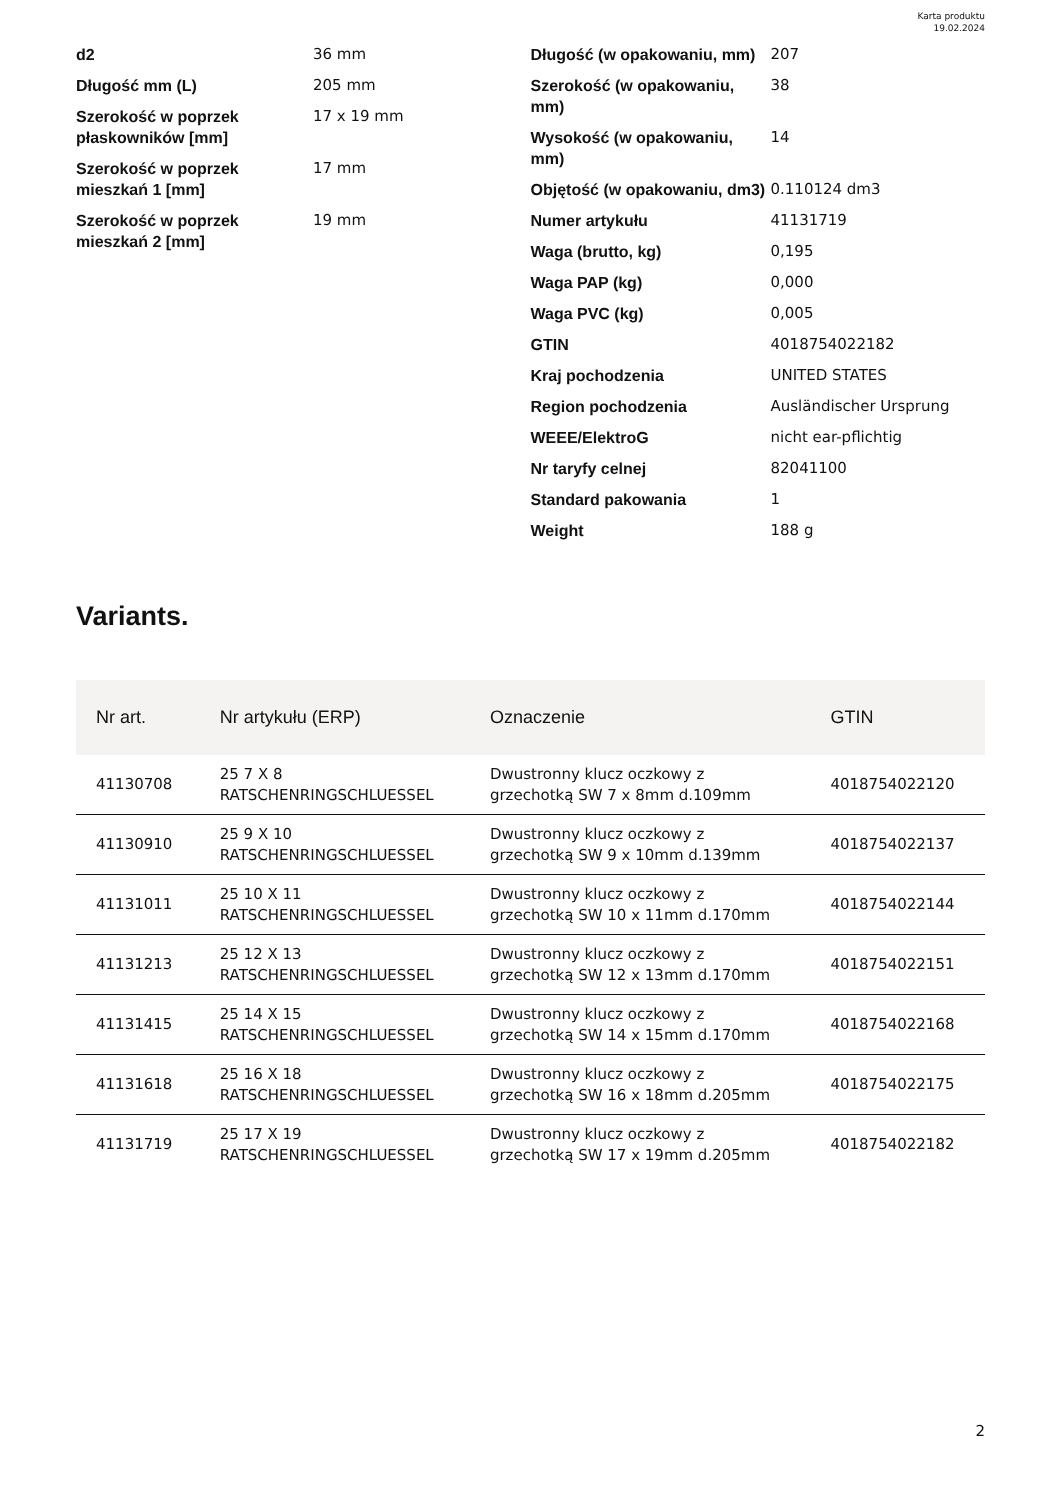Karta produktu
19.02.2024
| d2 | 36 mm |
| Długość mm (L) | 205 mm |
| Szerokość w poprzek płaskowników [mm] | 17 x 19 mm |
| Szerokość w poprzek mieszkań 1 [mm] | 17 mm |
| Szerokość w poprzek mieszkań 2 [mm] | 19 mm |
| Długość (w opakowaniu, mm) | 207 |
| Szerokość (w opakowaniu, mm) | 38 |
| Wysokość (w opakowaniu, mm) | 14 |
| Objętość (w opakowaniu, dm3) | 0.110124 dm3 |
| Numer artykułu | 41131719 |
| Waga (brutto, kg) | 0,195 |
| Waga PAP (kg) | 0,000 |
| Waga PVC (kg) | 0,005 |
| GTIN | 4018754022182 |
| Kraj pochodzenia | UNITED STATES |
| Region pochodzenia | Ausländischer Ursprung |
| WEEE/ElektroG | nicht ear-pflichtig |
| Nr taryfy celnej | 82041100 |
| Standard pakowania | 1 |
| Weight | 188 g |
Variants.
| Nr art. | Nr artykułu (ERP) | Oznaczenie | GTIN |
| --- | --- | --- | --- |
| 41130708 | 25 7 X 8 RATSCHENRINGSCHLUESSEL | Dwustronny klucz oczkowy z grzechotką SW 7 x 8mm d.109mm | 4018754022120 |
| 41130910 | 25 9 X 10 RATSCHENRINGSCHLUESSEL | Dwustronny klucz oczkowy z grzechotką SW 9 x 10mm d.139mm | 4018754022137 |
| 41131011 | 25 10 X 11 RATSCHENRINGSCHLUESSEL | Dwustronny klucz oczkowy z grzechotką SW 10 x 11mm d.170mm | 4018754022144 |
| 41131213 | 25 12 X 13 RATSCHENRINGSCHLUESSEL | Dwustronny klucz oczkowy z grzechotką SW 12 x 13mm d.170mm | 4018754022151 |
| 41131415 | 25 14 X 15 RATSCHENRINGSCHLUESSEL | Dwustronny klucz oczkowy z grzechotką SW 14 x 15mm d.170mm | 4018754022168 |
| 41131618 | 25 16 X 18 RATSCHENRINGSCHLUESSEL | Dwustronny klucz oczkowy z grzechotką SW 16 x 18mm d.205mm | 4018754022175 |
| 41131719 | 25 17 X 19 RATSCHENRINGSCHLUESSEL | Dwustronny klucz oczkowy z grzechotką SW 17 x 19mm d.205mm | 4018754022182 |
2